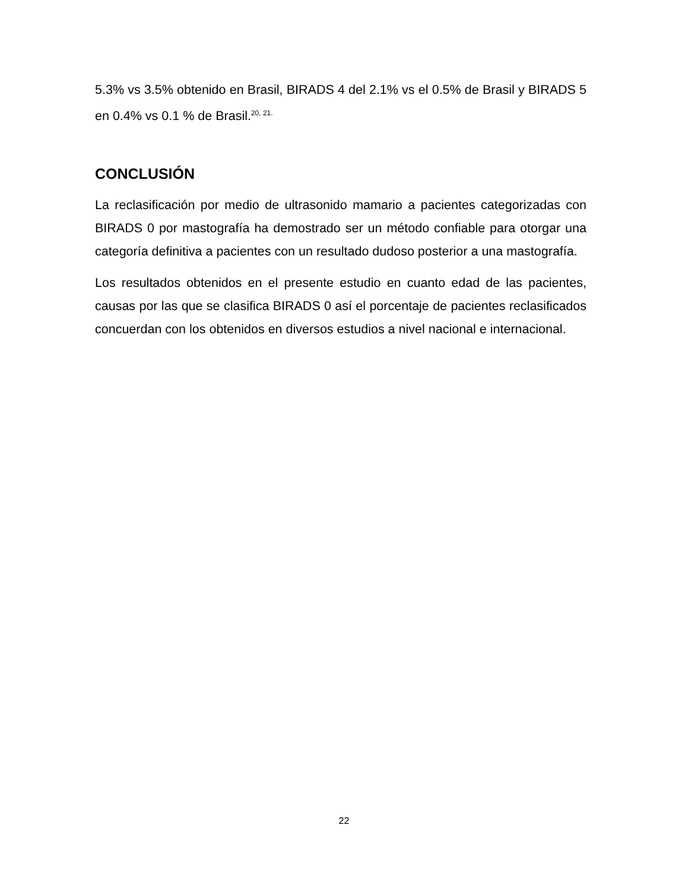5.3% vs 3.5% obtenido en Brasil, BIRADS 4 del 2.1% vs el 0.5% de Brasil y BIRADS 5 en 0.4% vs 0.1 % de Brasil.<sup>20, 21.</sup>
CONCLUSIÓN
La reclasificación por medio de ultrasonido mamario a pacientes categorizadas con BIRADS 0 por mastografía ha demostrado ser un método confiable para otorgar una categoría definitiva a pacientes con un resultado dudoso posterior a una mastografía.
Los resultados obtenidos en el presente estudio en cuanto edad de las pacientes, causas por las que se clasifica BIRADS 0 así el porcentaje de pacientes reclasificados concuerdan con los obtenidos en diversos estudios a nivel nacional e internacional.
22